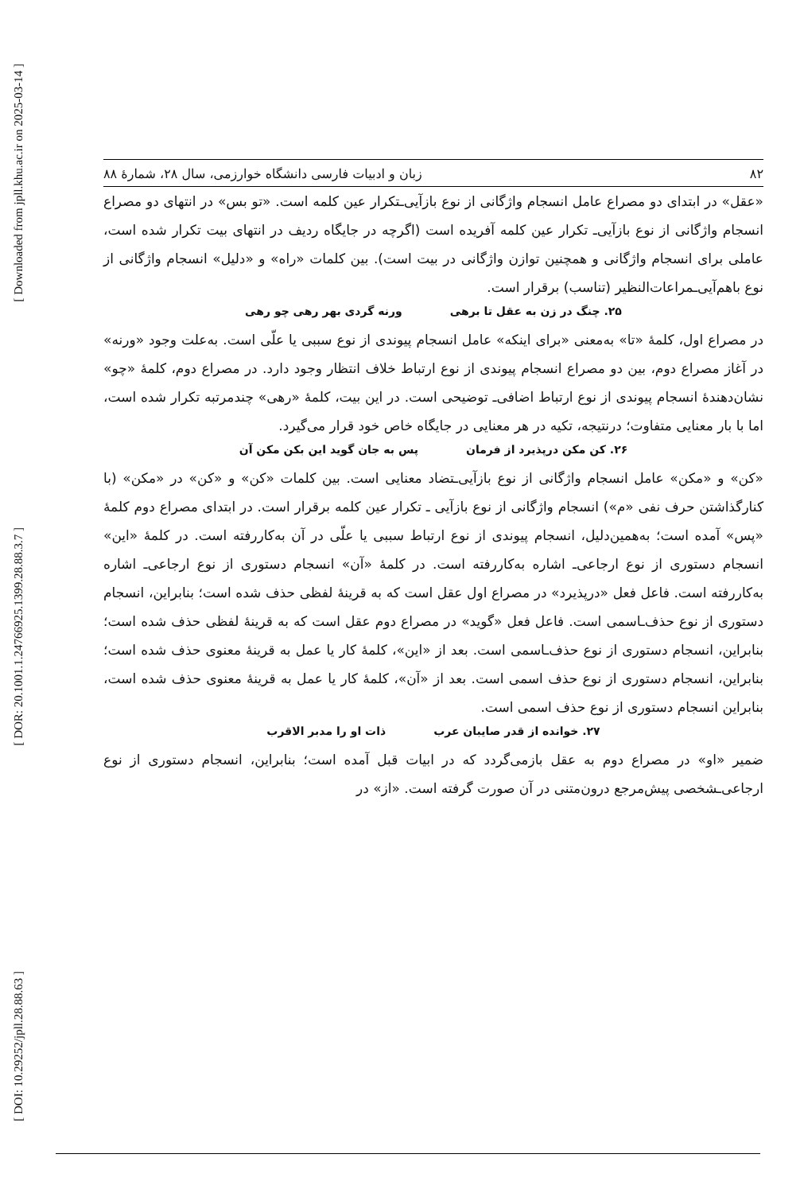[ Downloaded from jpll.khu.ac.ir on 2025-03-14 ]
[ DOR: 20.1001.1.24766925.1399.28.88.3.7 ]
[ DOI: 10.29252/jpll.28.88.63 ]
۸۲ زبان و ادبیات فارسی دانشگاه خوارزمی، سال ۲۸، شمارهٔ ۸۸
«عقل» در ابتدای دو مصراع عامل انسجام واژگانی از نوع بازآیی‌ـتکرار عین کلمه است. «تو بس» در انتهای دو مصراع انسجام واژگانی از نوع بازآیی‌ـ تکرار عین کلمه آفریده است (اگرچه در جایگاه ردیف در انتهای بیت تکرار شده است، عاملی برای انسجام واژگانی و همچنین توازن واژگانی در بیت است). بین کلمات «راه» و «دلیل» انسجام واژگانی از نوع باهم‌آیی‌ـمراعات‌النظیر (تناسب) برقرار است.
۲۵. چنگ در زن به عقل تا برهی ورنه گردی بهر رهی چو رهی
در مصراع اول، کلمهٔ «تا» به‌معنی «برای اینکه» عامل انسجام پیوندی از نوع سببی یا علّی است. به‌علت وجود «ورنه» در آغاز مصراع دوم، بین دو مصراع انسجام پیوندی از نوع ارتباط خلاف انتظار وجود دارد. در مصراع دوم، کلمهٔ «چو» نشان‌دهندهٔ انسجام پیوندی از نوع ارتباط اضافی‌ـ توضیحی است. در این بیت، کلمهٔ «رهی» چندمرتبه تکرار شده است، اما با بار معنایی متفاوت؛ درنتیجه، تکیه در هر معنایی در جایگاه خاص خود قرار می‌گیرد.
۲۶. کن مکن درپذیرد از فرمان پس به جان گوید این بکن مکن آن
«کن» و «مکن» عامل انسجام واژگانی از نوع بازآیی‌ـتضاد معنایی است. بین کلمات «کن» و «کن» در «مکن» (با کنارگذاشتن حرف نفی «م») انسجام واژگانی از نوع بازآیی ـ تکرار عین کلمه برقرار است. در ابتدای مصراع دوم کلمهٔ «پس» آمده است؛ به‌همین‌دلیل، انسجام پیوندی از نوع ارتباط سببی یا علّی در آن به‌کاررفته است. در کلمهٔ «این» انسجام دستوری از نوع ارجاعی‌ـ اشاره به‌کاررفته است. در کلمهٔ «آن» انسجام دستوری از نوع ارجاعی‌ـ اشاره به‌کاررفته است. فاعل فعل «درپذیرد» در مصراع اول عقل است که به قرینهٔ لفظی حذف شده است؛ بنابراین، انسجام دستوری از نوع حذف‌ـاسمی است. فاعل فعل «گوید» در مصراع دوم عقل است که به قرینهٔ لفظی حذف شده است؛ بنابراین، انسجام دستوری از نوع حذف‌ـاسمی است. بعد از «این»، کلمهٔ کار یا عمل به قرینهٔ معنوی حذف شده است؛ بنابراین، انسجام دستوری از نوع حذف اسمی است. بعد از «آن»، کلمهٔ کار یا عمل به قرینهٔ معنوی حذف شده است، بنابراین انسجام دستوری از نوع حذف اسمی است.
۲۷. خوانده از قدر صایبان عرب ذات او را مدبر الاقرب
ضمیر «او» در مصراع دوم به عقل بازمی‌گردد که در ابیات قبل آمده است؛ بنابراین، انسجام دستوری از نوع ارجاعی‌ـشخصی پیش‌مرجع درون‌متنی در آن صورت گرفته است. «از» در